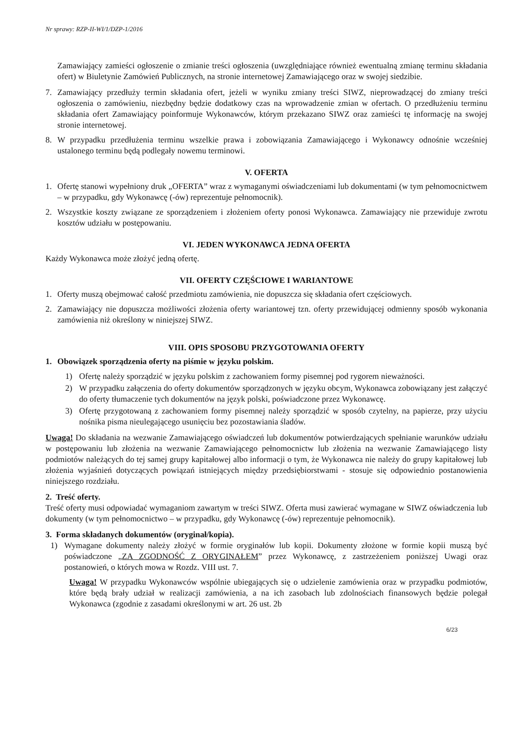Nr sprawy: RZP-II-WI/1/DZP-1/2016
Zamawiający zamieści ogłoszenie o zmianie treści ogłoszenia (uwzględniające również ewentualną zmianę terminu składania ofert) w Biuletynie Zamówień Publicznych, na stronie internetowej Zamawiającego oraz w swojej siedzibie.
7. Zamawiający przedłuży termin składania ofert, jeżeli w wyniku zmiany treści SIWZ, nieprowadzącej do zmiany treści ogłoszenia o zamówieniu, niezbędny będzie dodatkowy czas na wprowadzenie zmian w ofertach. O przedłużeniu terminu składania ofert Zamawiający poinformuje Wykonawców, którym przekazano SIWZ oraz zamieści tę informację na swojej stronie internetowej.
8. W przypadku przedłużenia terminu wszelkie prawa i zobowiązania Zamawiającego i Wykonawcy odnośnie wcześniej ustalonego terminu będą podlegały nowemu terminowi.
V. OFERTA
1. Ofertę stanowi wypełniony druk „OFERTA” wraz z wymaganymi oświadczeniami lub dokumentami (w tym pełnomocnictwem – w przypadku, gdy Wykonawcę (-ów) reprezentuje pełnomocnik).
2. Wszystkie koszty związane ze sporządzeniem i złożeniem oferty ponosi Wykonawca. Zamawiający nie przewiduje zwrotu kosztów udziału w postępowaniu.
VI. JEDEN WYKONAWCA JEDNA OFERTA
Każdy Wykonawca może złożyć jedną ofertę.
VII. OFERTY CZĘŚCIOWE I WARIANTOWE
1. Oferty muszą obejmować całość przedmiotu zamówienia, nie dopuszcza się składania ofert częściowych.
2. Zamawiający nie dopuszcza możliwości złożenia oferty wariantowej tzn. oferty przewidującej odmienny sposób wykonania zamówienia niż określony w niniejszej SIWZ.
VIII. OPIS SPOSOBU PRZYGOTOWANIA OFERTY
1. Obowiązek sporządzenia oferty na piśmie w języku polskim.
1) Ofertę należy sporządzić w języku polskim z zachowaniem formy pisemnej pod rygorem nieważności.
2) W przypadku załączenia do oferty dokumentów sporządzonych w języku obcym, Wykonawca zobowiązany jest załączyć do oferty tłumaczenie tych dokumentów na język polski, poświadczone przez Wykonawcę.
3) Ofertę przygotowaną z zachowaniem formy pisemnej należy sporządzić w sposób czytelny, na papierze, przy użyciu nośnika pisma nieulegającego usunięciu bez pozostawiania śladów.
Uwaga! Do składania na wezwanie Zamawiającego oświadczeń lub dokumentów potwierdzających spełnianie warunków udziału w postępowaniu lub złożenia na wezwanie Zamawiającego pełnomocnictw lub złożenia na wezwanie Zamawiającego listy podmiotów należących do tej samej grupy kapitałowej albo informacji o tym, że Wykonawca nie należy do grupy kapitałowej lub złożenia wyjaśnień dotyczących powiązań istniejących między przedsiębiorstwami - stosuje się odpowiednio postanowienia niniejszego rozdziału.
2. Treść oferty.
Treść oferty musi odpowiadać wymaganiom zawartym w treści SIWZ. Oferta musi zawierać wymagane w SIWZ oświadczenia lub dokumenty (w tym pełnomocnictwo – w przypadku, gdy Wykonawcę (-ów) reprezentuje pełnomocnik).
3. Forma składanych dokumentów (oryginał/kopia).
1) Wymagane dokumenty należy złożyć w formie oryginałów lub kopii. Dokumenty złożone w formie kopii muszą być poświadczone „ZA ZGODNOŚĆ Z ORYGINAŁEM” przez Wykonawcę, z zastrzeżeniem poniższej Uwagi oraz postanowień, o których mowa w Rozdz. VIII ust. 7.
Uwaga! W przypadku Wykonawców wspólnie ubiegających się o udzielenie zamówienia oraz w przypadku podmiotów, które będą brały udział w realizacji zamówienia, a na ich zasobach lub zdolnościach finansowych będzie polegał Wykonawca (zgodnie z zasadami określonymi w art. 26 ust. 2b
6/23